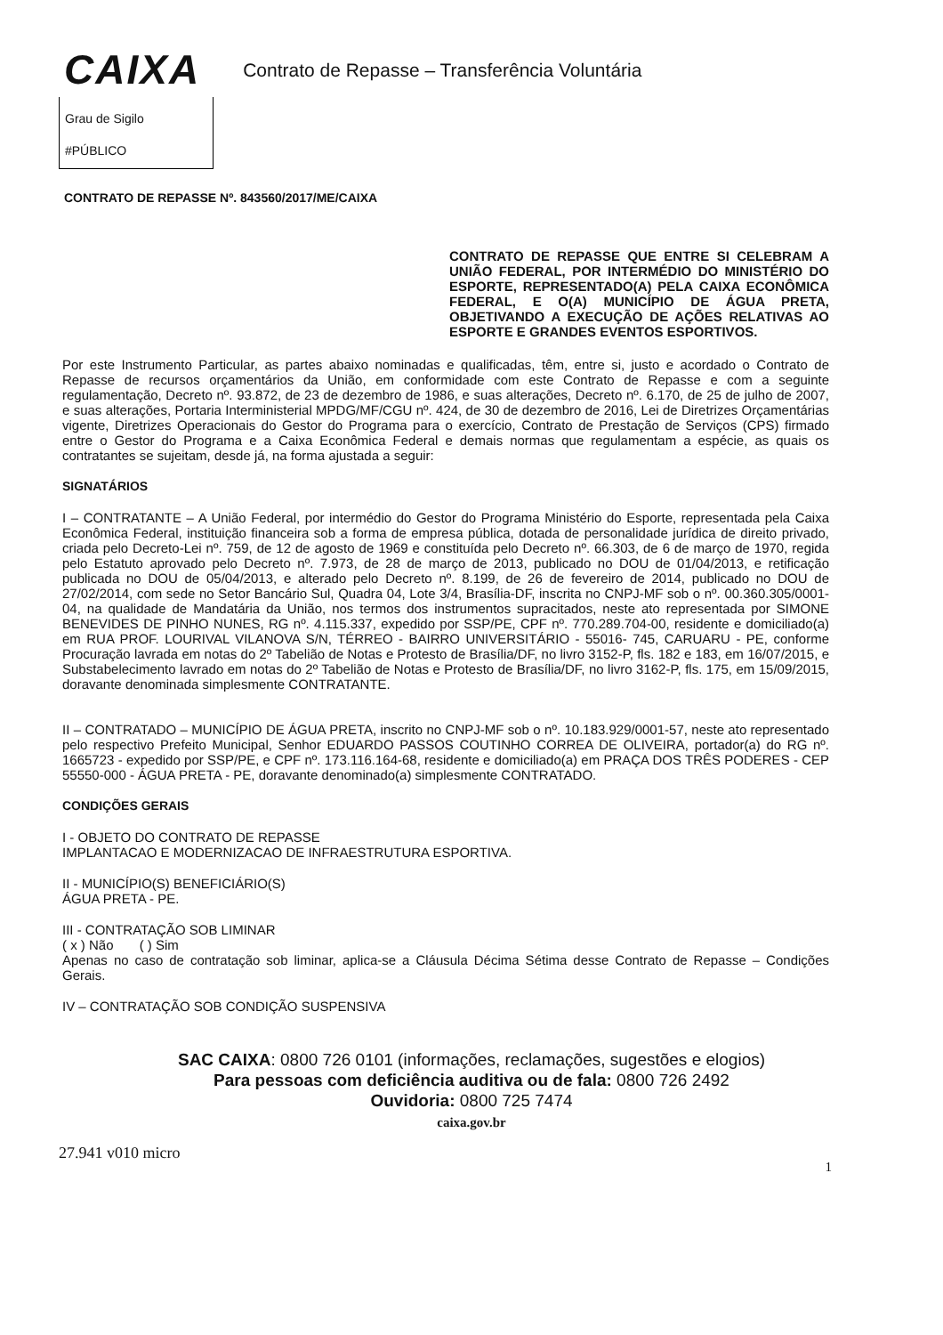CAIXA Contrato de Repasse – Transferência Voluntária
Grau de Sigilo
#PÚBLICO
CONTRATO DE REPASSE Nº. 843560/2017/ME/CAIXA
CONTRATO DE REPASSE QUE ENTRE SI CELEBRAM A UNIÃO FEDERAL, POR INTERMÉDIO DO MINISTÉRIO DO ESPORTE, REPRESENTADO(A) PELA CAIXA ECONÔMICA FEDERAL, E O(A) MUNICÍPIO DE ÁGUA PRETA, OBJETIVANDO A EXECUÇÃO DE AÇÕES RELATIVAS AO ESPORTE E GRANDES EVENTOS ESPORTIVOS.
Por este Instrumento Particular, as partes abaixo nominadas e qualificadas, têm, entre si, justo e acordado o Contrato de Repasse de recursos orçamentários da União, em conformidade com este Contrato de Repasse e com a seguinte regulamentação, Decreto nº. 93.872, de 23 de dezembro de 1986, e suas alterações, Decreto nº. 6.170, de 25 de julho de 2007, e suas alterações, Portaria Interministerial MPDG/MF/CGU nº. 424, de 30 de dezembro de 2016, Lei de Diretrizes Orçamentárias vigente, Diretrizes Operacionais do Gestor do Programa para o exercício, Contrato de Prestação de Serviços (CPS) firmado entre o Gestor do Programa e a Caixa Econômica Federal e demais normas que regulamentam a espécie, as quais os contratantes se sujeitam, desde já, na forma ajustada a seguir:
SIGNATÁRIOS
I – CONTRATANTE – A União Federal, por intermédio do Gestor do Programa Ministério do Esporte, representada pela Caixa Econômica Federal, instituição financeira sob a forma de empresa pública, dotada de personalidade jurídica de direito privado, criada pelo Decreto-Lei nº. 759, de 12 de agosto de 1969 e constituída pelo Decreto nº. 66.303, de 6 de março de 1970, regida pelo Estatuto aprovado pelo Decreto nº. 7.973, de 28 de março de 2013, publicado no DOU de 01/04/2013, e retificação publicada no DOU de 05/04/2013, e alterado pelo Decreto nº. 8.199, de 26 de fevereiro de 2014, publicado no DOU de 27/02/2014, com sede no Setor Bancário Sul, Quadra 04, Lote 3/4, Brasília-DF, inscrita no CNPJ-MF sob o nº. 00.360.305/0001-04, na qualidade de Mandatária da União, nos termos dos instrumentos supracitados, neste ato representada por SIMONE BENEVIDES DE PINHO NUNES, RG nº. 4.115.337, expedido por SSP/PE, CPF nº. 770.289.704-00, residente e domiciliado(a) em RUA PROF. LOURIVAL VILANOVA S/N, TÉRREO - BAIRRO UNIVERSITÁRIO - 55016- 745, CARUARU - PE, conforme Procuração lavrada em notas do 2º Tabelião de Notas e Protesto de Brasília/DF, no livro 3152-P, fls. 182 e 183, em 16/07/2015, e Substabelecimento lavrado em notas do 2º Tabelião de Notas e Protesto de Brasília/DF, no livro 3162-P, fls. 175, em 15/09/2015, doravante denominada simplesmente CONTRATANTE.
II – CONTRATADO – MUNICÍPIO DE ÁGUA PRETA, inscrito no CNPJ-MF sob o nº. 10.183.929/0001-57, neste ato representado pelo respectivo Prefeito Municipal, Senhor EDUARDO PASSOS COUTINHO CORREA DE OLIVEIRA, portador(a) do RG nº. 1665723 - expedido por SSP/PE, e CPF nº. 173.116.164-68, residente e domiciliado(a) em PRAÇA DOS TRÊS PODERES - CEP 55550-000 - ÁGUA PRETA - PE, doravante denominado(a) simplesmente CONTRATADO.
CONDIÇÕES GERAIS
I - OBJETO DO CONTRATO DE REPASSE
IMPLANTACAO E MODERNIZACAO DE INFRAESTRUTURA ESPORTIVA.
II - MUNICÍPIO(S) BENEFICIÁRIO(S)
ÁGUA PRETA - PE.
III - CONTRATAÇÃO SOB LIMINAR
( x ) Não ( ) Sim
Apenas no caso de contratação sob liminar, aplica-se a Cláusula Décima Sétima desse Contrato de Repasse – Condições Gerais.
IV – CONTRATAÇÃO SOB CONDIÇÃO SUSPENSIVA
1
SAC CAIXA: 0800 726 0101 (informações, reclamações, sugestões e elogios)
Para pessoas com deficiência auditiva ou de fala: 0800 726 2492
Ouvidoria: 0800 725 7474
caixa.gov.br
27.941 v010 micro